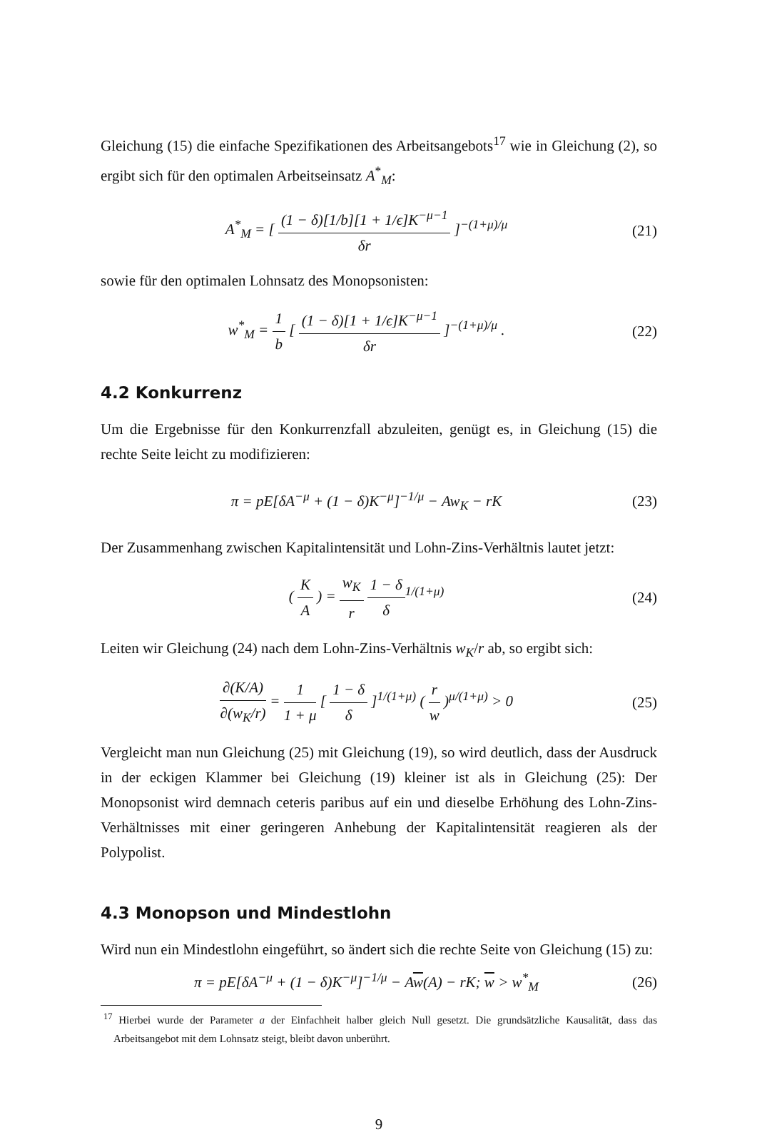Gleichung (15) die einfache Spezifikationen des Arbeitsangebots<sup>17</sup> wie in Gleichung (2), so ergibt sich für den optimalen Arbeitseinsatz A<sup>*</sup><sub>M</sub>:
A<sup>*</sup><sub>M</sub> = [ (1 − δ)[1/b][1 + 1/ϵ]K<sup>−μ−1</sup> δr ]<sup>−(1+μ)/μ</sup>
(21)
sowie für den optimalen Lohnsatz des Monopsonisten:
w<sup>*</sup><sub>M</sub> = 1 b [ (1 − δ)[1 + 1/ϵ]K<sup>−μ−1</sup> δr ]<sup>−(1+μ)/μ</sup> .
(22)
4.2 Konkurrenz
Um die Ergebnisse für den Konkurrenzfall abzuleiten, genügt es, in Gleichung (15) die rechte Seite leicht zu modifizieren:
π = pE[δA<sup>−μ</sup> + (1 − δ)K<sup>−μ</sup>]<sup>−1/μ</sup> − Aw<sub>K</sub> − rK
(23)
Der Zusammenhang zwischen Kapitalintensität und Lohn-Zins-Verhältnis lautet jetzt:
( K A ) = w<sub>K</sub> r 1 − δ δ<sup>1/(1+μ)</sup> (24)
Leiten wir Gleichung (24) nach dem Lohn-Zins-Verhältnis w<sub>K</sub>/r ab, so ergibt sich:
∂(K/A) ∂(w<sub>K</sub>/r) = 1 1 + μ [ 1 − δ δ ]<sup>1/(1+μ)</sup> ( r w )<sup>μ/(1+μ)</sup> > 0
(25)
Vergleicht man nun Gleichung (25) mit Gleichung (19), so wird deutlich, dass der Ausdruck in der eckigen Klammer bei Gleichung (19) kleiner ist als in Gleichung (25): Der Monopsonist wird demnach ceteris paribus auf ein und dieselbe Erhöhung des Lohn-Zins-Verhältnisses mit einer geringeren Anhebung der Kapitalintensität reagieren als der Polypolist.
4.3 Monopson und Mindestlohn
Wird nun ein Mindestlohn eingeführt, so ändert sich die rechte Seite von Gleichung (15) zu:
π = pE[δA<sup>−μ</sup> + (1 − δ)K<sup>−μ</sup>]<sup>−1/μ</sup> − Aw(A) − rK; w > w<sup>*</sup><sub>M</sub>
(26)
<sup>17</sup> Hierbei wurde der Parameter a der Einfachheit halber gleich Null gesetzt. Die grundsätzliche Kausalität, dass das Arbeitsangebot mit dem Lohnsatz steigt, bleibt davon unberührt.
9